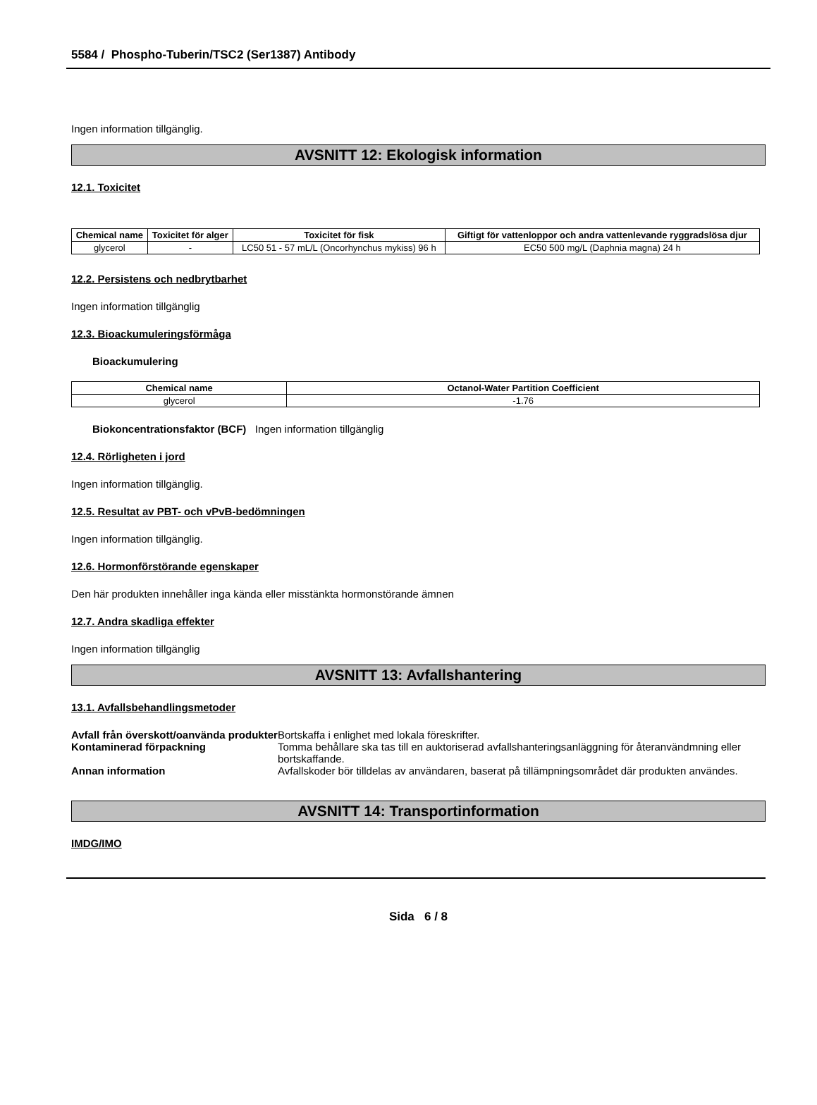5584 / Phospho-Tuberin/TSC2 (Ser1387) Antibody
Ingen information tillgänglig.
AVSNITT 12: Ekologisk information
12.1. Toxicitet
| Chemical name | Toxicitet för alger | Toxicitet för fisk | Giftigt för vattenloppor och andra vattenlevande ryggradslösa djur |
| --- | --- | --- | --- |
| glycerol | - | LC50 51 - 57 mL/L (Oncorhynchus mykiss) 96 h | EC50 500 mg/L (Daphnia magna) 24 h |
12.2. Persistens och nedbrytbarhet
Ingen information tillgänglig
12.3. Bioackumuleringsförmåga
Bioackumulering
| Chemical name | Octanol-Water Partition Coefficient |
| --- | --- |
| glycerol | -1.76 |
Biokoncentrationsfaktor (BCF) Ingen information tillgänglig
12.4. Rörligheten i jord
Ingen information tillgänglig.
12.5. Resultat av PBT- och vPvB-bedömningen
Ingen information tillgänglig.
12.6. Hormonförstörande egenskaper
Den här produkten innehåller inga kända eller misstänkta hormonstörande ämnen
12.7. Andra skadliga effekter
Ingen information tillgänglig
AVSNITT 13: Avfallshantering
13.1. Avfallsbehandlingsmetoder
Avfall från överskott/oanvända produkter
Bortskaffa i enlighet med lokala föreskrifter.
Kontaminerad förpackning Tomma behållare ska tas till en auktoriserad avfallshanteringsanläggning för återanvändmning eller bortskaffande.
Annan information Avfallskoder bör tilldelas av användaren, baserat på tillämpningsområdet där produkten användes.
AVSNITT 14: Transportinformation
IMDG/IMO
Sida 6 / 8